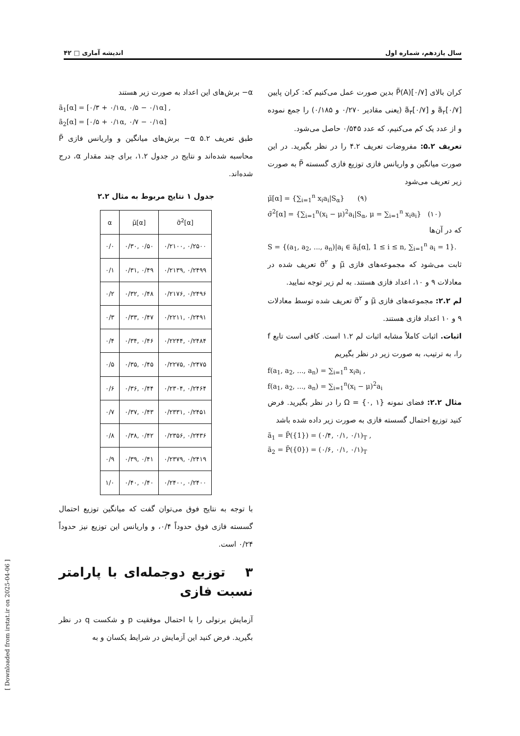سال یازدهم، شماره اول اندیشه آماری □ ۴۲
کران بالای P̃(A)[۰/۷] بدین صورت عمل می‌کنیم که: کران پایین ã<sub>۲</sub>[۰/۷] و ã<sub>۳</sub>[۰/۷] (یعنی مقادیر ۰/۲۷۰ و ۰/۱۸۵) را جمع نموده و از عدد یک کم می‌کنیم، که عدد ۰/۵۴۵ حاصل می‌شود.
تعریف ۵.۲: مفروضات تعریف ۴.۲ را در نظر بگیرید. در این صورت میانگین و واریانس فازی توزیع فازی گسسته P̃ به صورت زیر تعریف می‌شود
μ̃[α] = {∑<sub>i=1</sub><sup>n</sup> x<sub>i</sub>a<sub>i</sub>|S<sub>α</sub>} (۹)
σ̃<sup>2</sup>[α] = {∑<sub>i=1</sub><sup>n</sup>(x<sub>i</sub> − μ)<sup>2</sup>a<sub>i</sub>|S<sub>α</sub>, μ = ∑<sub>i=1</sub><sup>n</sup> x<sub>i</sub>a<sub>i</sub>} (۱۰)
که در آن‌ها
S = {(a<sub>1</sub>, a<sub>2</sub>, ..., a<sub>n</sub>)|a<sub>i</sub> ∈ ã<sub>i</sub>[α], 1 ≤ i ≤ n, ∑<sub>i=1</sub><sup>n</sup> a<sub>i</sub> = 1}.
ثابت می‌شود که مجموعه‌های فازی μ̃ و σ̃<sup>۲</sup> تعریف شده در معادلات ۹ و ۱۰، اعداد فازی هستند. به لم زیر توجه نمایید.
لم ۲.۲: مجموعه‌های فازی μ̃ و σ̃<sup>۲</sup> تعریف شده توسط معادلات ۹ و ۱۰ اعداد فازی هستند.
اثبات. اثبات کاملاً مشابه اثبات لم ۱.۲ است. کافی است تابع f را، به ترتیب، به صورت زیر در نظر بگیریم
f(a<sub>1</sub>, a<sub>2</sub>, ..., a<sub>n</sub>) = ∑<sub>i=1</sub><sup>n</sup> x<sub>i</sub>a<sub>i</sub> ,
f(a<sub>1</sub>, a<sub>2</sub>, ..., a<sub>n</sub>) = ∑<sub>i=1</sub><sup>n</sup>(x<sub>i</sub> − μ)<sup>2</sup>a<sub>i</sub>
مثال ۲.۲: فضای نمونه Ω = {۰, ۱} را در نظر بگیرید. فرض کنید توزیع احتمال گسسته فازی به صورت زیر داده شده باشد
ã<sub>1</sub> = P̃({1}) = (۰/۴, ۰/۱, ۰/۱)<sub>T</sub> ,
ã<sub>2</sub> = P̃({0}) = (۰/۶, ۰/۱, ۰/۱)<sub>T</sub>
α− برش‌های این اعداد به صورت زیر هستند
ã<sub>1</sub>[α] = [۰/۳ + ۰/۱α, ۰/۵ − ۰/۱α] ,
ã<sub>2</sub>[α] = [۰/۵ + ۰/۱α, ۰/۷ − ۰/۱α]
طبق تعریف ۵.۲ α− برش‌های میانگین و واریانس فازی P̃ محاسبه شده‌اند و نتایج در جدول ۱.۲، برای چند مقدار α، درج شده‌اند.
جدول ۱ نتایج مربوط به مثال ۲.۲
| α | μ̃[α] | σ̃<sup>2</sup>[α] |
| --- | --- | --- |
| ۰/۰ | ۰/۳۰, ۰/۵۰ | ۰/۲۱۰۰, ۰/۲۵۰۰ |
| ۰/۱ | ۰/۳۱, ۰/۴۹ | ۰/۲۱۳۹, ۰/۲۴۹۹ |
| ۰/۲ | ۰/۳۲, ۰/۴۸ | ۰/۲۱۷۶, ۰/۲۴۹۶ |
| ۰/۳ | ۰/۳۳, ۰/۴۷ | ۰/۲۲۱۱, ۰/۲۴۹۱ |
| ۰/۴ | ۰/۳۴, ۰/۴۶ | ۰/۲۲۴۴, ۰/۲۴۸۴ |
| ۰/۵ | ۰/۳۵, ۰/۴۵ | ۰/۲۲۷۵, ۰/۲۴۷۵ |
| ۰/۶ | ۰/۳۶, ۰/۴۴ | ۰/۲۳۰۴, ۰/۲۴۶۴ |
| ۰/۷ | ۰/۳۷, ۰/۴۳ | ۰/۲۳۳۱, ۰/۲۴۵۱ |
| ۰/۸ | ۰/۳۸, ۰/۴۲ | ۰/۲۳۵۶, ۰/۲۴۳۶ |
| ۰/۹ | ۰/۳۹, ۰/۴۱ | ۰/۲۳۷۹, ۰/۲۴۱۹ |
| ۱/۰ | ۰/۴۰, ۰/۴۰ | ۰/۲۴۰۰, ۰/۲۴۰۰ |
با توجه به نتایج فوق می‌توان گفت که میانگین توزیع احتمال گسسته فازی فوق حدوداً ۰/۴، و واریانس این توزیع نیز حدوداً ۰/۲۴ است.
۳ توزیع دوجمله‌ای با پارامتر نسبت فازی
آزمایش برنولی را با احتمال موفقیت p و شکست q در نظر بگیرید. فرض کنید این آزمایش در شرایط یکسان و به
[ Downloaded from irstat.ir on 2025-04-06 ]